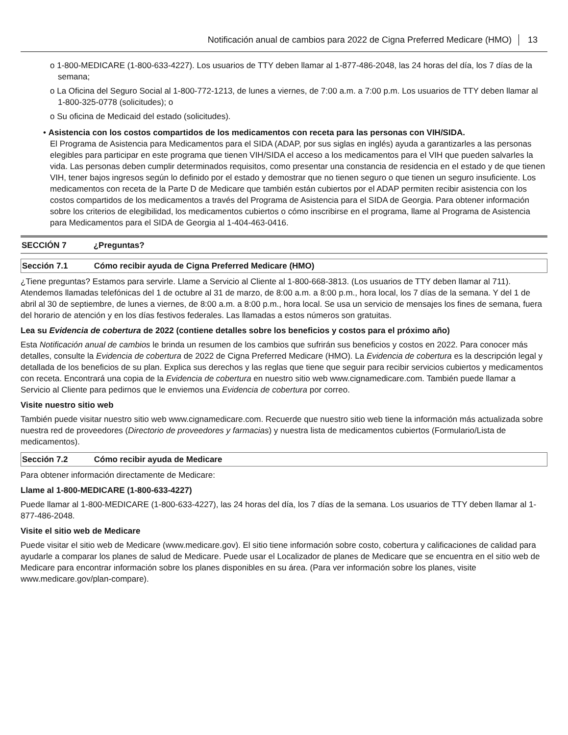Notificación anual de cambios para 2022 de Cigna Preferred Medicare (HMO) 13
o 1-800-MEDICARE (1-800-633-4227). Los usuarios de TTY deben llamar al 1-877-486-2048, las 24 horas del día, los 7 días de la semana;
o La Oficina del Seguro Social al 1-800-772-1213, de lunes a viernes, de 7:00 a.m. a 7:00 p.m. Los usuarios de TTY deben llamar al 1-800-325-0778 (solicitudes); o
o Su oficina de Medicaid del estado (solicitudes).
• Asistencia con los costos compartidos de los medicamentos con receta para las personas con VIH/SIDA.
El Programa de Asistencia para Medicamentos para el SIDA (ADAP, por sus siglas en inglés) ayuda a garantizarles a las personas elegibles para participar en este programa que tienen VIH/SIDA el acceso a los medicamentos para el VIH que pueden salvarles la vida. Las personas deben cumplir determinados requisitos, como presentar una constancia de residencia en el estado y de que tienen VIH, tener bajos ingresos según lo definido por el estado y demostrar que no tienen seguro o que tienen un seguro insuficiente. Los medicamentos con receta de la Parte D de Medicare que también están cubiertos por el ADAP permiten recibir asistencia con los costos compartidos de los medicamentos a través del Programa de Asistencia para el SIDA de Georgia. Para obtener información sobre los criterios de elegibilidad, los medicamentos cubiertos o cómo inscribirse en el programa, llame al Programa de Asistencia para Medicamentos para el SIDA de Georgia al 1-404-463-0416.
SECCIÓN 7 ¿Preguntas?
Sección 7.1 Cómo recibir ayuda de Cigna Preferred Medicare (HMO)
¿Tiene preguntas? Estamos para servirle. Llame a Servicio al Cliente al 1-800-668-3813. (Los usuarios de TTY deben llamar al 711). Atendemos llamadas telefónicas del 1 de octubre al 31 de marzo, de 8:00 a.m. a 8:00 p.m., hora local, los 7 días de la semana. Y del 1 de abril al 30 de septiembre, de lunes a viernes, de 8:00 a.m. a 8:00 p.m., hora local. Se usa un servicio de mensajes los fines de semana, fuera del horario de atención y en los días festivos federales. Las llamadas a estos números son gratuitas.
Lea su Evidencia de cobertura de 2022 (contiene detalles sobre los beneficios y costos para el próximo año)
Esta Notificación anual de cambios le brinda un resumen de los cambios que sufrirán sus beneficios y costos en 2022. Para conocer más detalles, consulte la Evidencia de cobertura de 2022 de Cigna Preferred Medicare (HMO). La Evidencia de cobertura es la descripción legal y detallada de los beneficios de su plan. Explica sus derechos y las reglas que tiene que seguir para recibir servicios cubiertos y medicamentos con receta. Encontrará una copia de la Evidencia de cobertura en nuestro sitio web www.cignamedicare.com. También puede llamar a Servicio al Cliente para pedirnos que le enviemos una Evidencia de cobertura por correo.
Visite nuestro sitio web
También puede visitar nuestro sitio web www.cignamedicare.com. Recuerde que nuestro sitio web tiene la información más actualizada sobre nuestra red de proveedores (Directorio de proveedores y farmacias) y nuestra lista de medicamentos cubiertos (Formulario/Lista de medicamentos).
Sección 7.2 Cómo recibir ayuda de Medicare
Para obtener información directamente de Medicare:
Llame al 1-800-MEDICARE (1-800-633-4227)
Puede llamar al 1-800-MEDICARE (1-800-633-4227), las 24 horas del día, los 7 días de la semana. Los usuarios de TTY deben llamar al 1-877-486-2048.
Visite el sitio web de Medicare
Puede visitar el sitio web de Medicare (www.medicare.gov). El sitio tiene información sobre costo, cobertura y calificaciones de calidad para ayudarle a comparar los planes de salud de Medicare. Puede usar el Localizador de planes de Medicare que se encuentra en el sitio web de Medicare para encontrar información sobre los planes disponibles en su área. (Para ver información sobre los planes, visite www.medicare.gov/plan-compare).